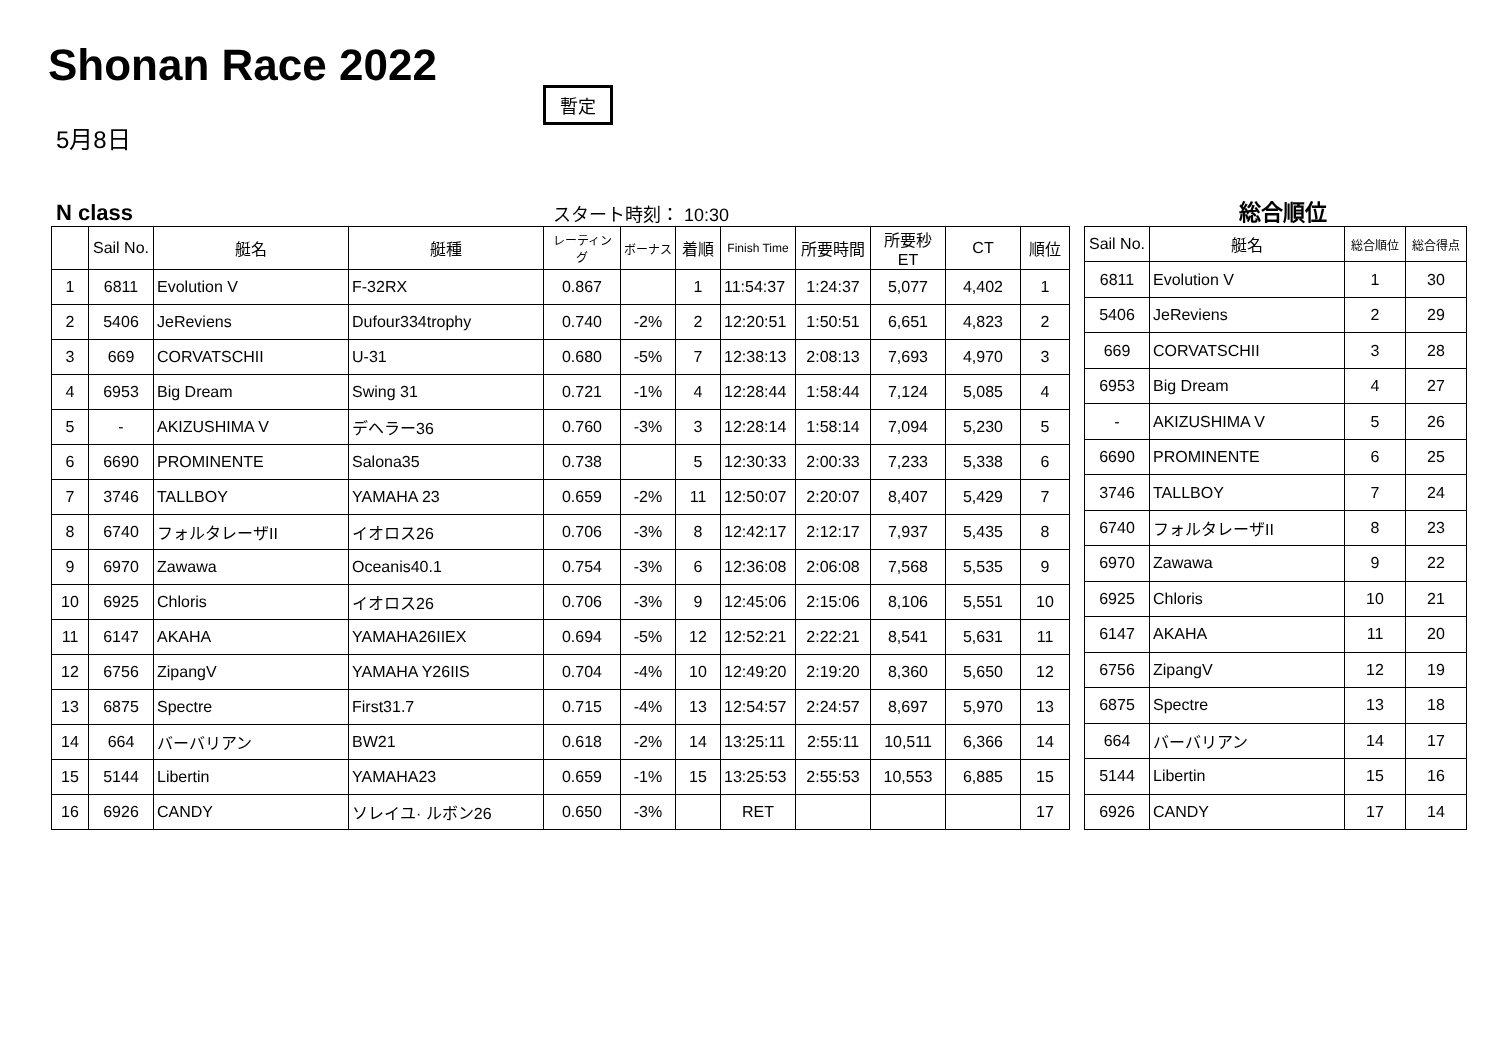Shonan Race 2022
暫定
5月8日
N class スタート時刻： 10:30 総合順位
| | Sail No. | 艇名 | 艇種 | レーティング | ボーナス | 着順 | Finish Time | 所要時間 | 所要秒ET | CT | 順位 |
| --- | --- | --- | --- | --- | --- | --- | --- | --- | --- | --- | --- |
| 1 | 6811 | Evolution V | F-32RX | 0.867 | | 1 | 11:54:37 | 1:24:37 | 5,077 | 4,402 | 1 |
| 2 | 5406 | JeReviens | Dufour334trophy | 0.740 | -2% | 2 | 12:20:51 | 1:50:51 | 6,651 | 4,823 | 2 |
| 3 | 669 | CORVATSCHII | U-31 | 0.680 | -5% | 7 | 12:38:13 | 2:08:13 | 7,693 | 4,970 | 3 |
| 4 | 6953 | Big Dream | Swing 31 | 0.721 | -1% | 4 | 12:28:44 | 1:58:44 | 7,124 | 5,085 | 4 |
| 5 | - | AKIZUSHIMA V | デヘラー36 | 0.760 | -3% | 3 | 12:28:14 | 1:58:14 | 7,094 | 5,230 | 5 |
| 6 | 6690 | PROMINENTE | Salona35 | 0.738 | | 5 | 12:30:33 | 2:00:33 | 7,233 | 5,338 | 6 |
| 7 | 3746 | TALLBOY | YAMAHA 23 | 0.659 | -2% | 11 | 12:50:07 | 2:20:07 | 8,407 | 5,429 | 7 |
| 8 | 6740 | フォルタレーザII | イオロス26 | 0.706 | -3% | 8 | 12:42:17 | 2:12:17 | 7,937 | 5,435 | 8 |
| 9 | 6970 | Zawawa | Oceanis40.1 | 0.754 | -3% | 6 | 12:36:08 | 2:06:08 | 7,568 | 5,535 | 9 |
| 10 | 6925 | Chloris | イオロス26 | 0.706 | -3% | 9 | 12:45:06 | 2:15:06 | 8,106 | 5,551 | 10 |
| 11 | 6147 | AKAHA | YAMAHA26IIEX | 0.694 | -5% | 12 | 12:52:21 | 2:22:21 | 8,541 | 5,631 | 11 |
| 12 | 6756 | ZipangV | YAMAHA Y26IIS | 0.704 | -4% | 10 | 12:49:20 | 2:19:20 | 8,360 | 5,650 | 12 |
| 13 | 6875 | Spectre | First31.7 | 0.715 | -4% | 13 | 12:54:57 | 2:24:57 | 8,697 | 5,970 | 13 |
| 14 | 664 | バーバリアン | BW21 | 0.618 | -2% | 14 | 13:25:11 | 2:55:11 | 10,511 | 6,366 | 14 |
| 15 | 5144 | Libertin | YAMAHA23 | 0.659 | -1% | 15 | 13:25:53 | 2:55:53 | 10,553 | 6,885 | 15 |
| 16 | 6926 | CANDY | ソレイユ· ルボン26 | 0.650 | -3% | | RET | | | | 17 |
| Sail No. | 艇名 | 総合順位 | 総合得点 |
| --- | --- | --- | --- |
| 6811 | Evolution V | 1 | 30 |
| 5406 | JeReviens | 2 | 29 |
| 669 | CORVATSCHII | 3 | 28 |
| 6953 | Big Dream | 4 | 27 |
| - | AKIZUSHIMA V | 5 | 26 |
| 6690 | PROMINENTE | 6 | 25 |
| 3746 | TALLBOY | 7 | 24 |
| 6740 | フォルタレーザII | 8 | 23 |
| 6970 | Zawawa | 9 | 22 |
| 6925 | Chloris | 10 | 21 |
| 6147 | AKAHA | 11 | 20 |
| 6756 | ZipangV | 12 | 19 |
| 6875 | Spectre | 13 | 18 |
| 664 | バーバリアン | 14 | 17 |
| 5144 | Libertin | 15 | 16 |
| 6926 | CANDY | 17 | 14 |